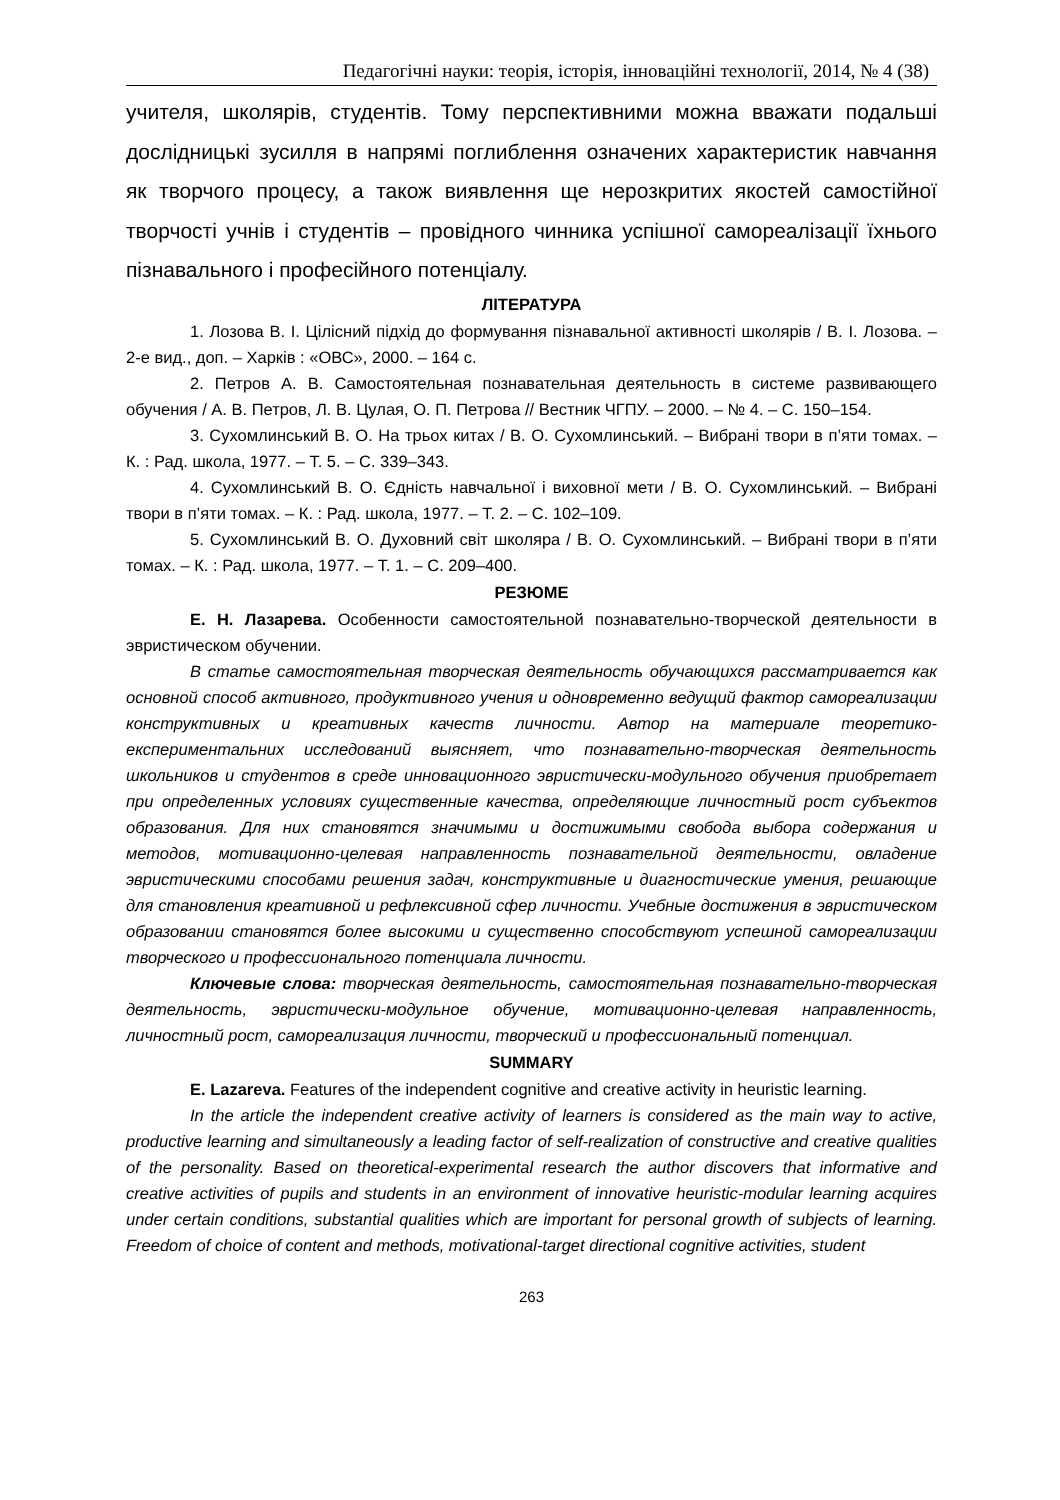Педагогічні науки: теорія, історія, інноваційні технології, 2014, № 4 (38)
учителя, школярів, студентів. Тому перспективними можна вважати подальші дослідницькі зусилля в напрямі поглиблення означених характеристик навчання як творчого процесу, а також виявлення ще нерозкритих якостей самостійної творчості учнів і студентів – провідного чинника успішної самореалізації їхнього пізнавального і професійного потенціалу.
ЛІТЕРАТУРА
1. Лозова В. І. Цілісний підхід до формування пізнавальної активності школярів / В. І. Лозова. – 2-е вид., доп. – Харків : «ОВС», 2000. – 164 с.
2. Петров А. В. Самостоятельная познавательная деятельность в системе развивающего обучения / А. В. Петров, Л. В. Цулая, О. П. Петрова // Вестник ЧГПУ. – 2000. – № 4. – С. 150–154.
3. Сухомлинський В. О. На трьох китах / В. О. Сухомлинський. – Вибрані твори в п’яти томах. – К. : Рад. школа, 1977. – Т. 5. – С. 339–343.
4. Сухомлинський В. О. Єдність навчальної і виховної мети / В. О. Сухомлинський. – Вибрані твори в п’яти томах. – К. : Рад. школа, 1977. – Т. 2. – С. 102–109.
5. Сухомлинський В. О. Духовний світ школяра / В. О. Сухомлинський. – Вибрані твори в п’яти томах. – К. : Рад. школа, 1977. – Т. 1. – С. 209–400.
РЕЗЮМЕ
Е. Н. Лазарева. Особенности самостоятельной познавательно-творческой деятельности в эвристическом обучении.
В статье самостоятельная творческая деятельность обучающихся рассматривается как основной способ активного, продуктивного учения и одновременно ведущий фактор самореализации конструктивных и креативных качеств личности. Автор на материале теоретико-експериментальних исследований выясняет, что познавательно-творческая деятельность школьников и студентов в среде инновационного эвристически-модульного обучения приобретает при определенных условиях существенные качества, определяющие личностный рост субъектов образования. Для них становятся значимыми и достижимыми свобода выбора содержания и методов, мотивационно-целевая направленность познавательной деятельности, овладение эвристическими способами решения задач, конструктивные и диагностические умения, решающие для становления креативной и рефлексивной сфер личности. Учебные достижения в эвристическом образовании становятся более высокими и существенно способствуют успешной самореализации творческого и профессионального потенциала личности.
Ключевые слова: творческая деятельность, самостоятельная познавательно-творческая деятельность, эвристически-модульное обучение, мотивационно-целевая направленность, личностный рост, самореализация личности, творческий и профессиональный потенциал.
SUMMARY
E. Lazareva. Features of the independent cognitive and creative activity in heuristic learning.
In the article the independent creative activity of learners is considered as the main way to active, productive learning and simultaneously a leading factor of self-realization of constructive and creative qualities of the personality. Based on theoretical-experimental research the author discovers that informative and creative activities of pupils and students in an environment of innovative heuristic-modular learning acquires under certain conditions, substantial qualities which are important for personal growth of subjects of learning. Freedom of choice of content and methods, motivational-target directional cognitive activities, student
263